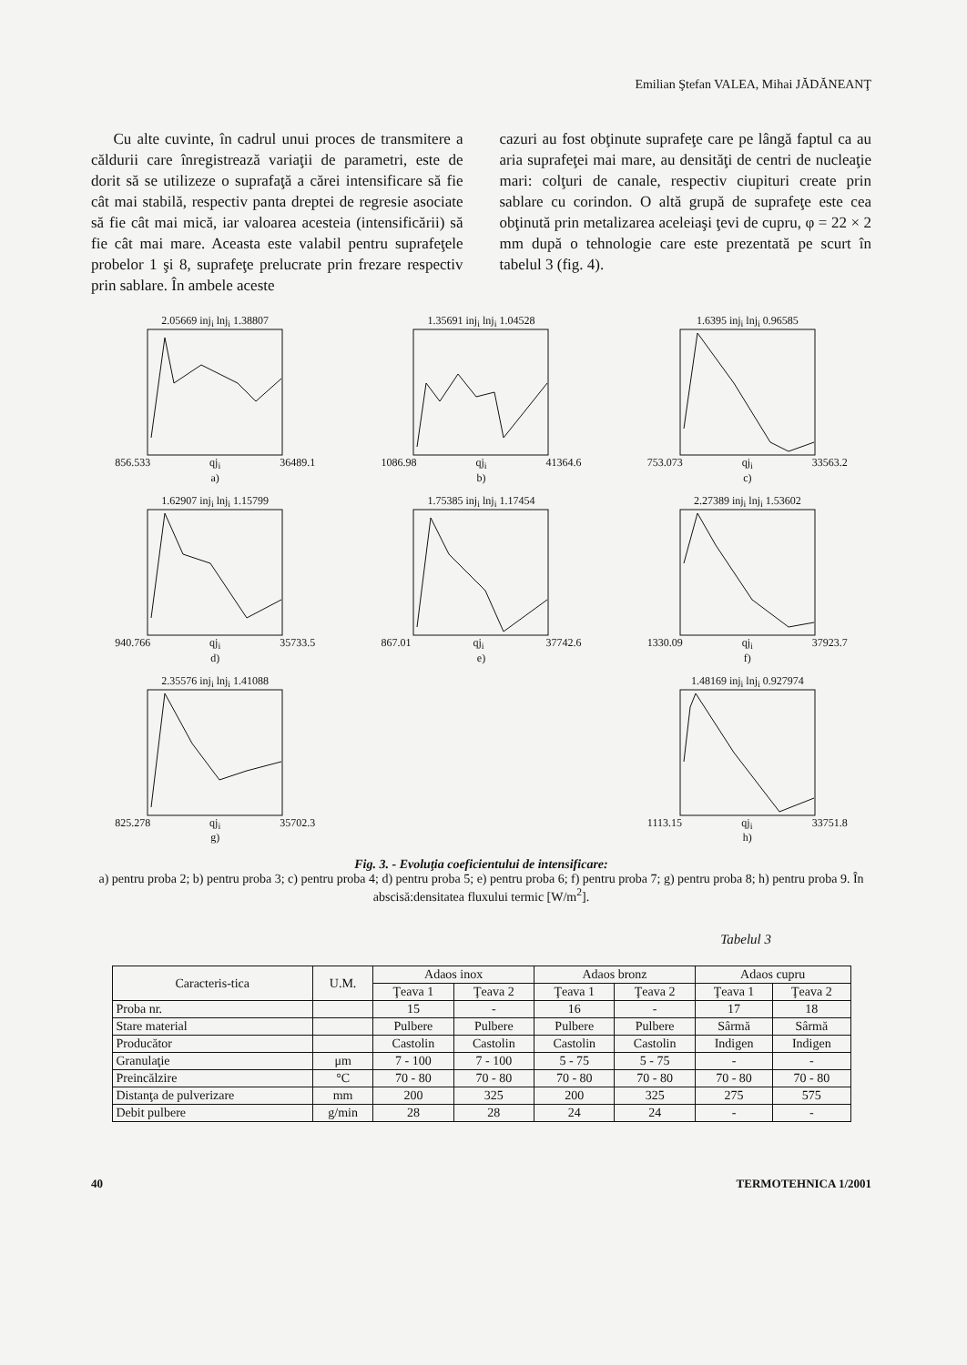Emilian Ştefan VALEA, Mihai JĂDĂNEANŢ
Cu alte cuvinte, în cadrul unui proces de transmitere a căldurii care înregistrează variaţii de parametri, este de dorit să se utilizeze o suprafaţă a cărei intensificare să fie cât mai stabilă, respectiv panta dreptei de regresie asociate să fie cât mai mică, iar valoarea acesteia (intensificării) să fie cât mai mare. Aceasta este valabil pentru suprafeţele probelor 1 şi 8, suprafeţe prelucrate prin frezare respectiv prin sablare. În ambele aceste
cazuri au fost obţinute suprafeţe care pe lângă faptul ca au aria suprafeţei mai mare, au densităţi de centri de nucleaţie mari: colţuri de canale, respectiv ciupituri create prin sablare cu corindon. O altă grupă de suprafeţe este cea obţinută prin metalizarea aceleiaşi ţevi de cupru, φ = 22 × 2 mm după o tehnologie care este prezentată pe scurt în tabelul 3 (fig. 4).
2.05669 inj<sub>i</sub> lnj<sub>i</sub> 1.38807
856.533 qj<sub>i</sub> 36489.1
a)
1.35691 inj<sub>i</sub> lnj<sub>i</sub> 1.04528
1086.98 qj<sub>i</sub> 41364.6
b)
1.6395 inj<sub>i</sub> lnj<sub>i</sub> 0.96585
753.073 qj<sub>i</sub> 33563.2
c)
1.62907 inj<sub>i</sub> lnj<sub>i</sub> 1.15799
940.766 qj<sub>i</sub> 35733.5
d)
1.75385 inj<sub>i</sub> lnj<sub>i</sub> 1.17454
867.01 qj<sub>i</sub> 37742.6
e)
2.27389 inj<sub>i</sub> lnj<sub>i</sub> 1.53602
1330.09 qj<sub>i</sub> 37923.7
f)
2.35576 inj<sub>i</sub> lnj<sub>i</sub> 1.41088
825.278 qj<sub>i</sub> 35702.3
g)
1.48169 inj<sub>i</sub> lnj<sub>i</sub> 0.927974
1113.15 qj<sub>i</sub> 33751.8
h)
Fig. 3. - Evoluţia coeficientului de intensificare:
a) pentru proba 2; b) pentru proba 3; c) pentru proba 4; d) pentru proba 5; e) pentru proba 6; f) pentru proba 7; g) pentru proba 8; h) pentru proba 9. În abscisă:densitatea fluxului termic [W/m<sup>2</sup>].
Tabelul 3
| Caracteris-tica | U.M. | Adaos inox | | Adaos bronz | | Adaos cupru | |
| --- | --- | --- | --- | --- | --- | --- | --- |
| | | Ţeava 1 | Ţeava 2 | Ţeava 1 | Ţeava 2 | Ţeava 1 | Ţeava 2 |
| Proba nr. | | 15 | - | 16 | - | 17 | 18 |
| Stare material | | Pulbere | Pulbere | Pulbere | Pulbere | Sârmă | Sârmă |
| Producător | | Castolin | Castolin | Castolin | Castolin | Indigen | Indigen |
| Granulaţie | μm | 7 - 100 | 7 - 100 | 5 - 75 | 5 - 75 | - | - |
| Preincălzire | °C | 70 - 80 | 70 - 80 | 70 - 80 | 70 - 80 | 70 - 80 | 70 - 80 |
| Distanţa de pulverizare | mm | 200 | 325 | 200 | 325 | 275 | 575 |
| Debit pulbere | g/min | 28 | 28 | 24 | 24 | - | - |
40 TERMOTEHNICA 1/2001